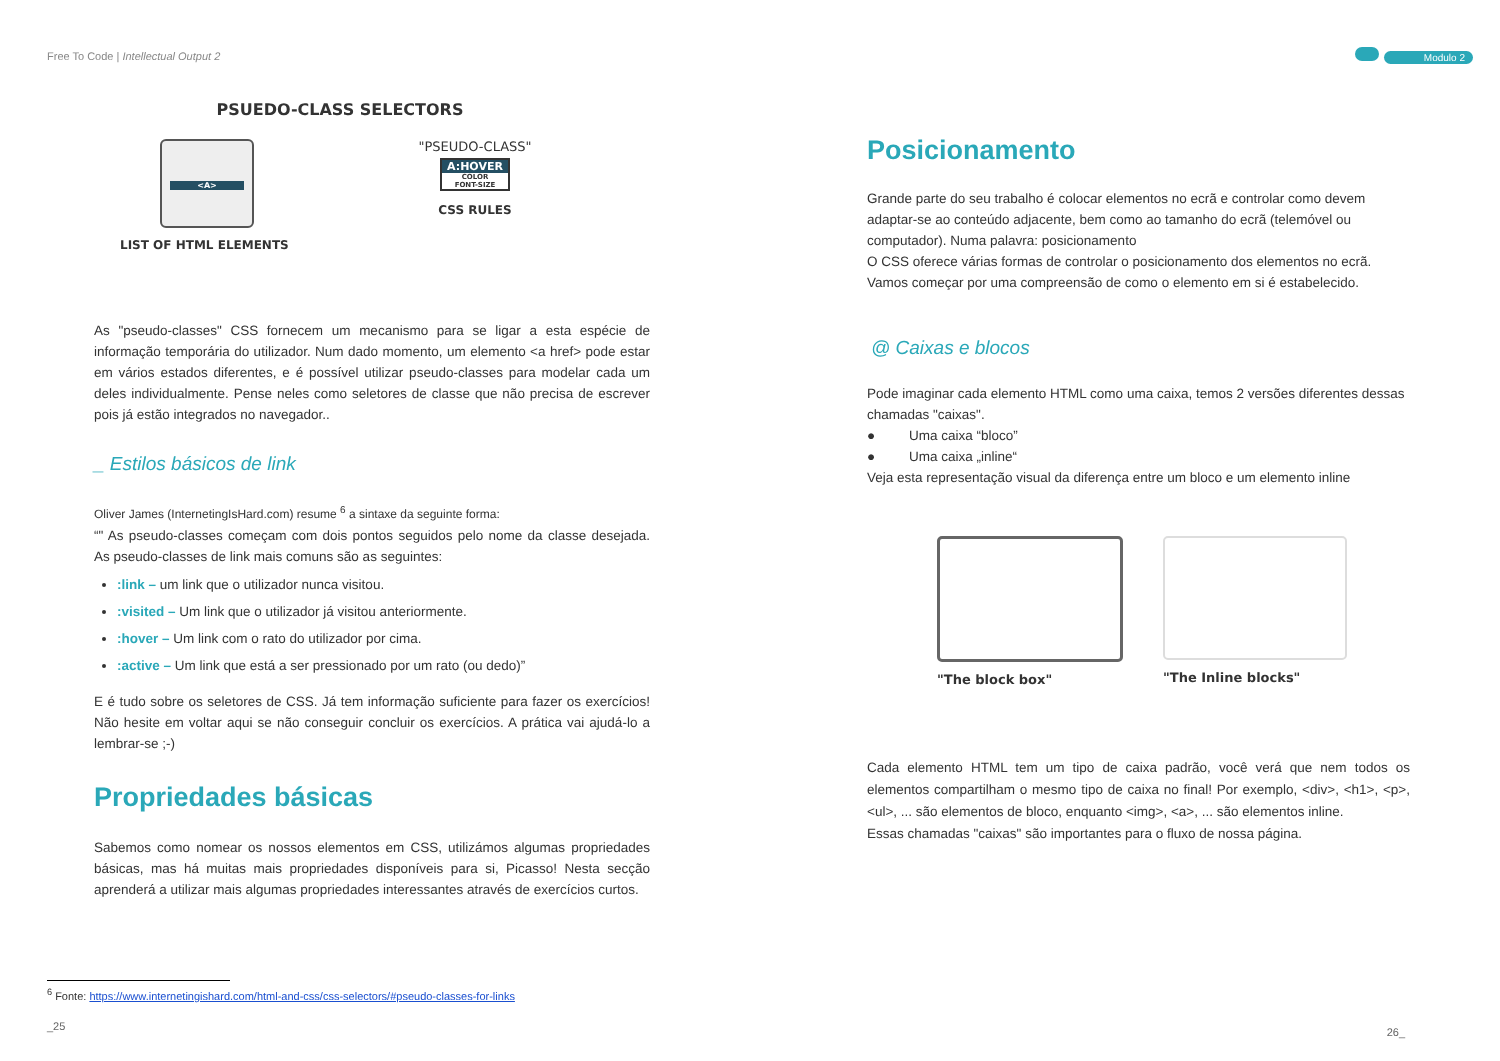Free To Code | Intellectual Output 2
PSUEDO-CLASS SELECTORS
<A>
LIST OF HTML ELEMENTS
"PSEUDO-CLASS"
A:HOVER
COLOR
FONT-SIZE
CSS RULES
As "pseudo-classes" CSS fornecem um mecanismo para se ligar a esta espécie de informação temporária do utilizador. Num dado momento, um elemento <a href> pode estar em vários estados diferentes, e é possível utilizar pseudo-classes para modelar cada um deles individualmente. Pense neles como seletores de classe que não precisa de escrever pois já estão integrados no navegador..
_ Estilos básicos de link
Oliver James (InternetingIsHard.com) resume <sup>6</sup> a sintaxe da seguinte forma:
“" As pseudo-classes começam com dois pontos seguidos pelo nome da classe desejada. As pseudo-classes de link mais comuns são as seguintes:
:link – um link que o utilizador nunca visitou.
:visited – Um link que o utilizador já visitou anteriormente.
:hover – Um link com o rato do utilizador por cima.
:active – Um link que está a ser pressionado por um rato (ou dedo)”
E é tudo sobre os seletores de CSS. Já tem informação suficiente para fazer os exercícios! Não hesite em voltar aqui se não conseguir concluir os exercícios. A prática vai ajudá-lo a lembrar-se ;-)
Propriedades básicas
Sabemos como nomear os nossos elementos em CSS, utilizámos algumas propriedades básicas, mas há muitas mais propriedades disponíveis para si, Picasso! Nesta secção aprenderá a utilizar mais algumas propriedades interessantes através de exercícios curtos.
<sup>6</sup> Fonte: https://www.internetingishard.com/html-and-css/css-selectors/#pseudo-classes-for-links
_25
Modulo 2
Posicionamento
Grande parte do seu trabalho é colocar elementos no ecrã e controlar como devem adaptar-se ao conteúdo adjacente, bem como ao tamanho do ecrã (telemóvel ou computador). Numa palavra: posicionamento
O CSS oferece várias formas de controlar o posicionamento dos elementos no ecrã. Vamos começar por uma compreensão de como o elemento em si é estabelecido.
@ Caixas e blocos
Pode imaginar cada elemento HTML como uma caixa, temos 2 versões diferentes dessas chamadas "caixas".
● Uma caixa “bloco”
● Uma caixa „inline“
Veja esta representação visual da diferença entre um bloco e um elemento inline
"The block box" "The Inline blocks"
Cada elemento HTML tem um tipo de caixa padrão, você verá que nem todos os elementos compartilham o mesmo tipo de caixa no final! Por exemplo, <div>, <h1>, <p>, <ul>, ... são elementos de bloco, enquanto <img>, <a>, ... são elementos inline.
Essas chamadas "caixas" são importantes para o fluxo de nossa página.
26_